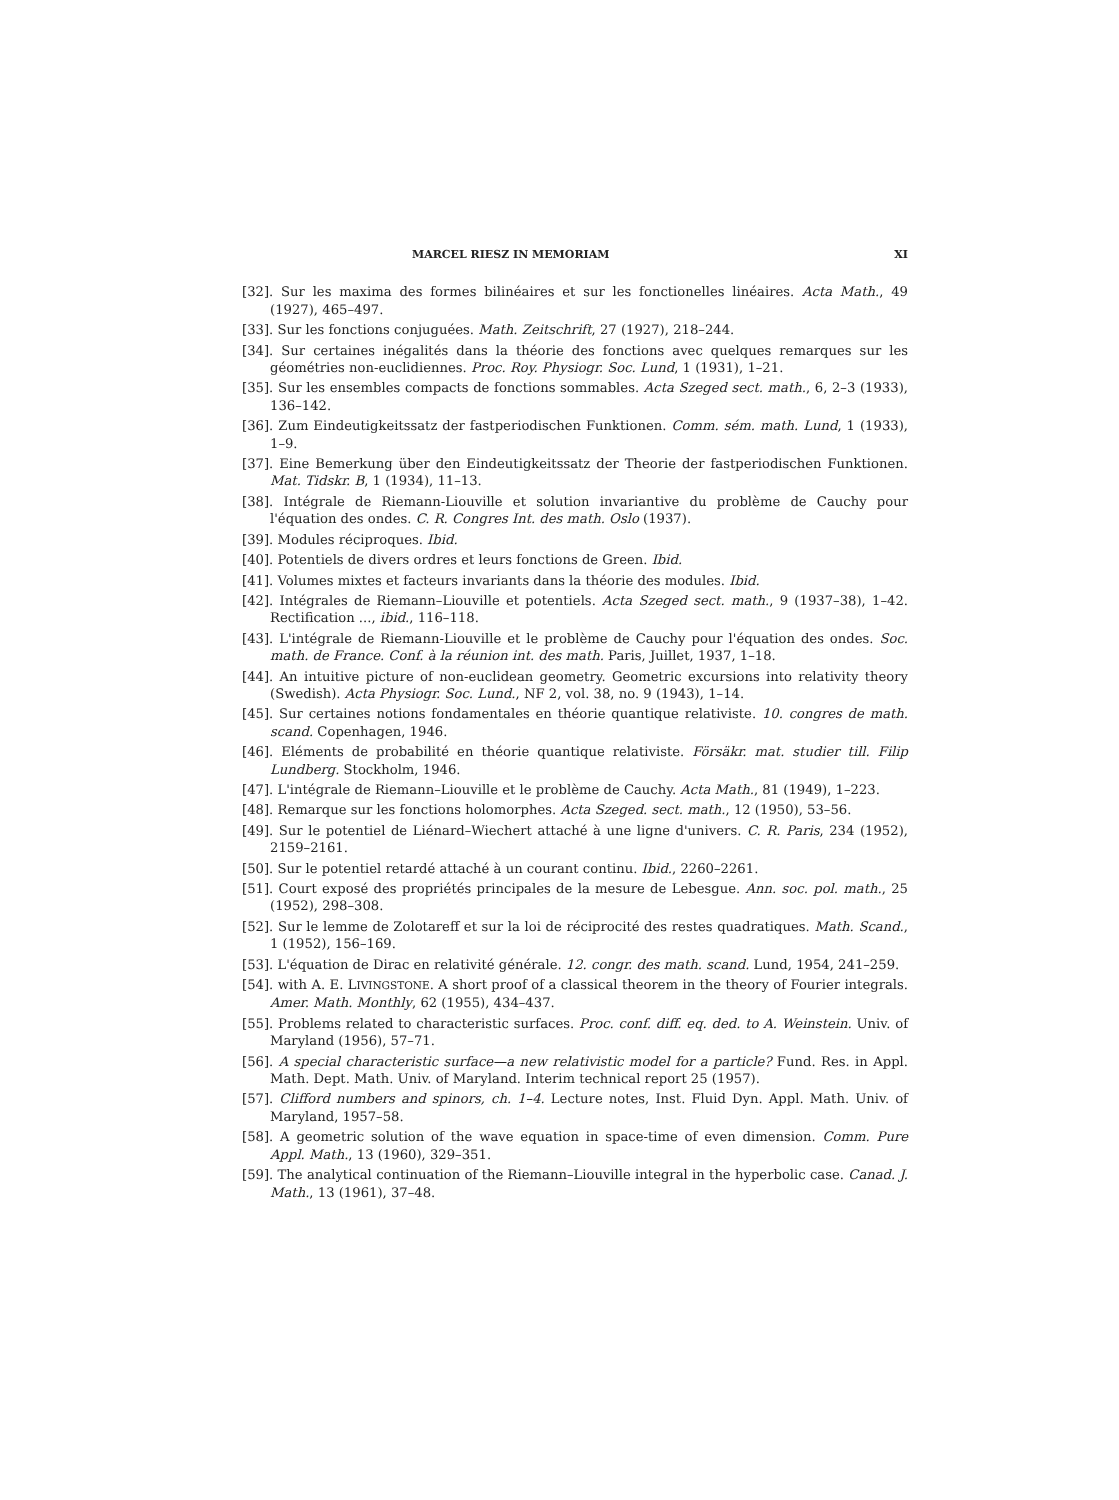MARCEL RIESZ IN MEMORIAM XI
[32]. Sur les maxima des formes bilinéaires et sur les fonctionelles linéaires. Acta Math., 49 (1927), 465–497.
[33]. Sur les fonctions conjuguées. Math. Zeitschrift, 27 (1927), 218–244.
[34]. Sur certaines inégalités dans la théorie des fonctions avec quelques remarques sur les géométries non-euclidiennes. Proc. Roy. Physiogr. Soc. Lund, 1 (1931), 1–21.
[35]. Sur les ensembles compacts de fonctions sommables. Acta Szeged sect. math., 6, 2–3 (1933), 136–142.
[36]. Zum Eindeutigkeitssatz der fastperiodischen Funktionen. Comm. sém. math. Lund, 1 (1933), 1–9.
[37]. Eine Bemerkung über den Eindeutigkeitssatz der Theorie der fastperiodischen Funktionen. Mat. Tidskr. B, 1 (1934), 11–13.
[38]. Intégrale de Riemann-Liouville et solution invariantive du problème de Cauchy pour l'équation des ondes. C. R. Congres Int. des math. Oslo (1937).
[39]. Modules réciproques. Ibid.
[40]. Potentiels de divers ordres et leurs fonctions de Green. Ibid.
[41]. Volumes mixtes et facteurs invariants dans la théorie des modules. Ibid.
[42]. Intégrales de Riemann–Liouville et potentiels. Acta Szeged sect. math., 9 (1937–38), 1–42. Rectification ..., ibid., 116–118.
[43]. L'intégrale de Riemann-Liouville et le problème de Cauchy pour l'équation des ondes. Soc. math. de France. Conf. à la réunion int. des math. Paris, Juillet, 1937, 1–18.
[44]. An intuitive picture of non-euclidean geometry. Geometric excursions into relativity theory (Swedish). Acta Physiogr. Soc. Lund., NF 2, vol. 38, no. 9 (1943), 1–14.
[45]. Sur certaines notions fondamentales en théorie quantique relativiste. 10. congres de math. scand. Copenhagen, 1946.
[46]. Eléments de probabilité en théorie quantique relativiste. Försäkr. mat. studier till. Filip Lundberg. Stockholm, 1946.
[47]. L'intégrale de Riemann–Liouville et le problème de Cauchy. Acta Math., 81 (1949), 1–223.
[48]. Remarque sur les fonctions holomorphes. Acta Szeged. sect. math., 12 (1950), 53–56.
[49]. Sur le potentiel de Liénard–Wiechert attaché à une ligne d'univers. C. R. Paris, 234 (1952), 2159–2161.
[50]. Sur le potentiel retardé attaché à un courant continu. Ibid., 2260–2261.
[51]. Court exposé des propriétés principales de la mesure de Lebesgue. Ann. soc. pol. math., 25 (1952), 298–308.
[52]. Sur le lemme de Zolotareff et sur la loi de réciprocité des restes quadratiques. Math. Scand., 1 (1952), 156–169.
[53]. L'équation de Dirac en relativité générale. 12. congr. des math. scand. Lund, 1954, 241–259.
[54]. with A. E. LIVINGSTONE. A short proof of a classical theorem in the theory of Fourier integrals. Amer. Math. Monthly, 62 (1955), 434–437.
[55]. Problems related to characteristic surfaces. Proc. conf. diff. eq. ded. to A. Weinstein. Univ. of Maryland (1956), 57–71.
[56]. A special characteristic surface—a new relativistic model for a particle? Fund. Res. in Appl. Math. Dept. Math. Univ. of Maryland. Interim technical report 25 (1957).
[57]. Clifford numbers and spinors, ch. 1–4. Lecture notes, Inst. Fluid Dyn. Appl. Math. Univ. of Maryland, 1957–58.
[58]. A geometric solution of the wave equation in space-time of even dimension. Comm. Pure Appl. Math., 13 (1960), 329–351.
[59]. The analytical continuation of the Riemann–Liouville integral in the hyperbolic case. Canad. J. Math., 13 (1961), 37–48.